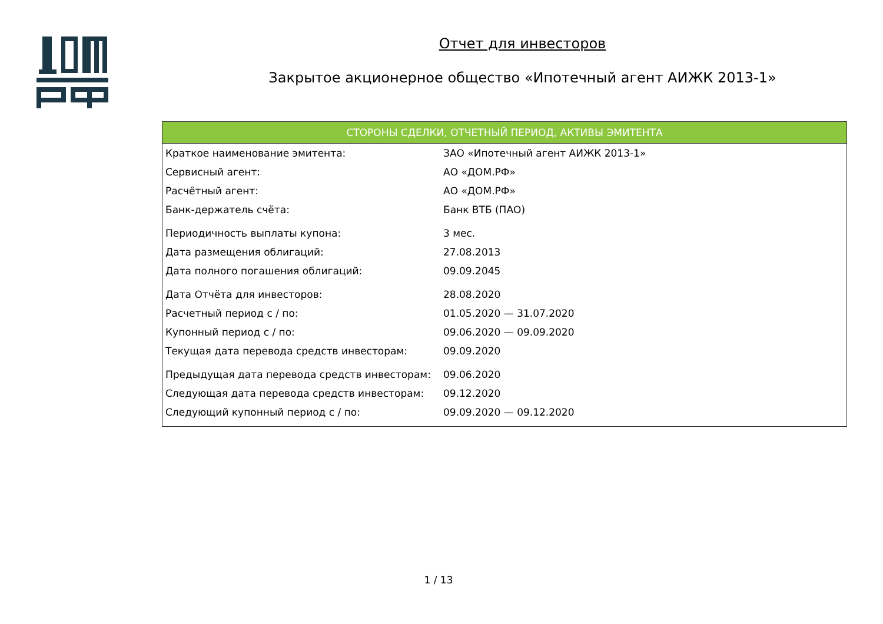Отчет для инвесторов
Закрытое акционерное общество «Ипотечный агент АИЖК 2013-1»
| СТОРОНЫ СДЕЛКИ, ОТЧЕТНЫЙ ПЕРИОД, АКТИВЫ ЭМИТЕНТА | |
| --- | --- |
| Краткое наименование эмитента: | ЗАО «Ипотечный агент АИЖК 2013-1» |
| Сервисный агент: | АО «ДОМ.РФ» |
| Расчётный агент: | АО «ДОМ.РФ» |
| Банк-держатель счёта: | Банк ВТБ (ПАО) |
| Периодичность выплаты купона: | 3 мес. |
| Дата размещения облигаций: | 27.08.2013 |
| Дата полного погашения облигаций: | 09.09.2045 |
| Дата Отчёта для инвесторов: | 28.08.2020 |
| Расчетный период с / по: | 01.05.2020 — 31.07.2020 |
| Купонный период с / по: | 09.06.2020 — 09.09.2020 |
| Текущая дата перевода средств инвесторам: | 09.09.2020 |
| Предыдущая дата перевода средств инвесторам: | 09.06.2020 |
| Следующая дата перевода средств инвесторам: | 09.12.2020 |
| Следующий купонный период с / по: | 09.09.2020 — 09.12.2020 |
1 / 13